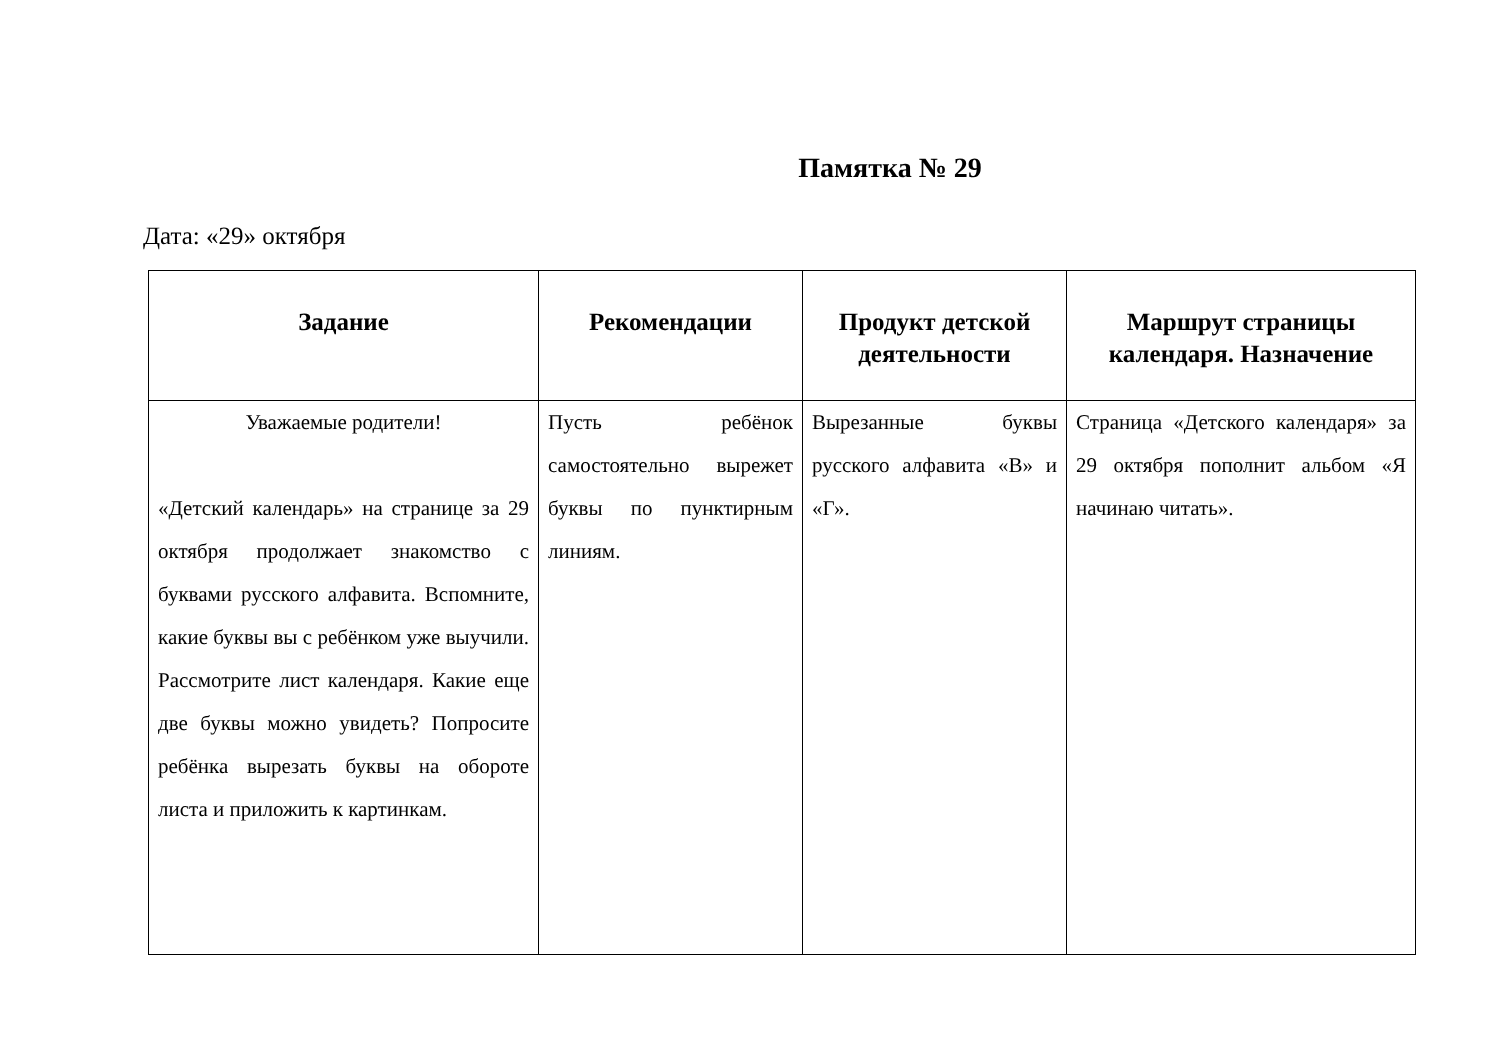Памятка № 29
Дата: «29» октября
| Задание | Рекомендации | Продукт детской деятельности | Маршрут страницы календаря. Назначение |
| --- | --- | --- | --- |
| Уважаемые родители! «Детский календарь» на странице за 29 октября продолжает знакомство с буквами русского алфавита. Вспомните, какие буквы вы с ребёнком уже выучили. Рассмотрите лист календаря. Какие еще две буквы можно увидеть? Попросите ребёнка вырезать буквы на обороте листа и приложить к картинкам. | Пусть ребёнок самостоятельно вырежет буквы по пунктирным линиям. | Вырезанные буквы русского алфавита «В» и «Г». | Страница «Детского календаря» за 29 октября пополнит альбом «Я начинаю читать». |